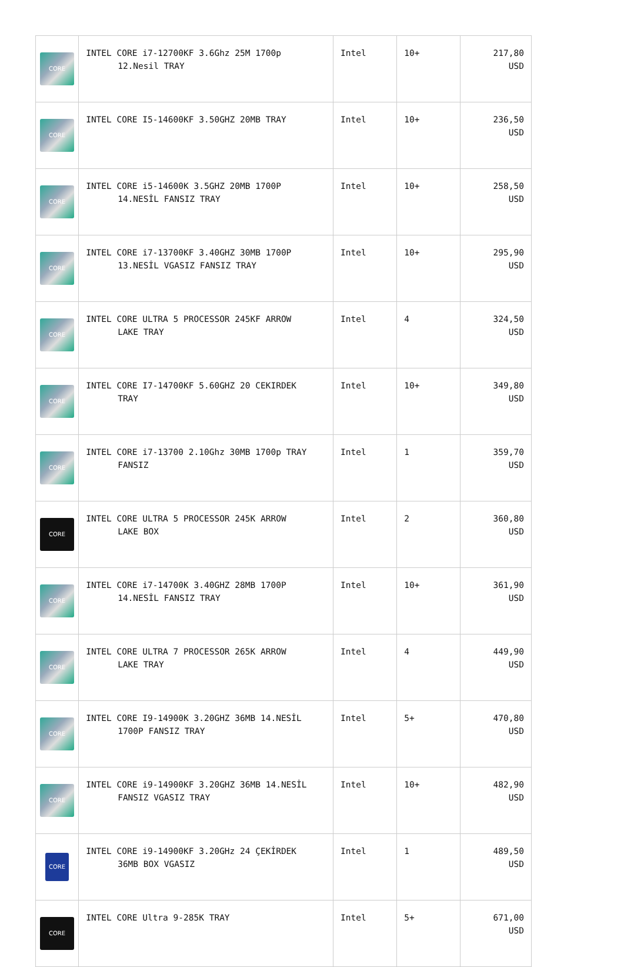| CORE | INTEL CORE i7-12700KF 3.6Ghz 25M 1700p 12.Nesil TRAY | Intel | 10+ | 217,80 USD |
| CORE | INTEL CORE I5-14600KF 3.50GHZ 20MB TRAY | Intel | 10+ | 236,50 USD |
| CORE | INTEL CORE i5-14600K 3.5GHZ 20MB 1700P 14.NESİL FANSIZ TRAY | Intel | 10+ | 258,50 USD |
| CORE | INTEL CORE i7-13700KF 3.40GHZ 30MB 1700P 13.NESİL VGASIZ FANSIZ TRAY | Intel | 10+ | 295,90 USD |
| CORE | INTEL CORE ULTRA 5 PROCESSOR 245KF ARROW LAKE TRAY | Intel | 4 | 324,50 USD |
| CORE | INTEL CORE I7-14700KF 5.60GHZ 20 CEKIRDEK TRAY | Intel | 10+ | 349,80 USD |
| CORE | INTEL CORE i7-13700 2.10Ghz 30MB 1700p TRAY FANSIZ | Intel | 1 | 359,70 USD |
| CORE | INTEL CORE ULTRA 5 PROCESSOR 245K ARROW LAKE BOX | Intel | 2 | 360,80 USD |
| CORE | INTEL CORE i7-14700K 3.40GHZ 28MB 1700P 14.NESİL FANSIZ TRAY | Intel | 10+ | 361,90 USD |
| CORE | INTEL CORE ULTRA 7 PROCESSOR 265K ARROW LAKE TRAY | Intel | 4 | 449,90 USD |
| CORE | INTEL CORE I9-14900K 3.20GHZ 36MB 14.NESİL 1700P FANSIZ TRAY | Intel | 5+ | 470,80 USD |
| CORE | INTEL CORE i9-14900KF 3.20GHZ 36MB 14.NESİL FANSIZ VGASIZ TRAY | Intel | 10+ | 482,90 USD |
| CORE | INTEL CORE i9-14900KF 3.20GHz 24 ÇEKİRDEK 36MB BOX VGASIZ | Intel | 1 | 489,50 USD |
| CORE | INTEL CORE Ultra 9-285K TRAY | Intel | 5+ | 671,00 USD |